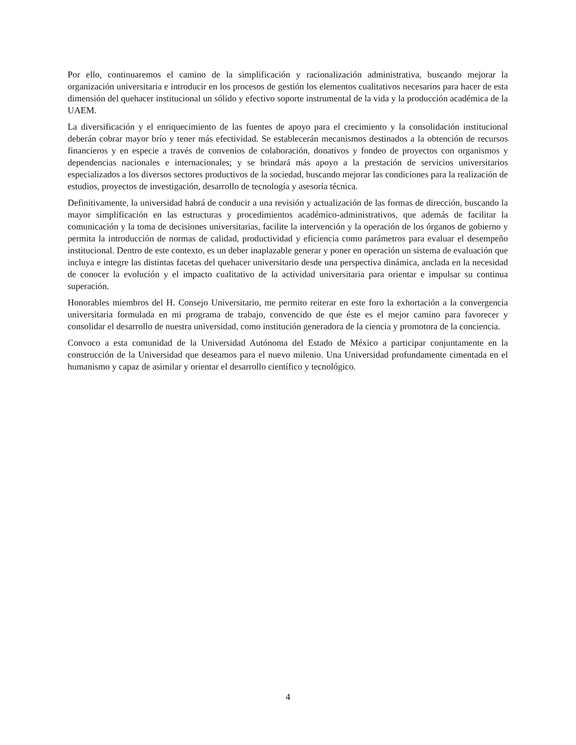Por ello, continuaremos el camino de la simplificación y racionalización administrativa, buscando mejorar la organización universitaria e introducir en los procesos de gestión los elementos cualitativos necesarios para hacer de esta dimensión del quehacer institucional un sólido y efectivo soporte instrumental de la vida y la producción académica de la UAEM.
La diversificación y el enriquecimiento de las fuentes de apoyo para el crecimiento y la consolidación institucional deberán cobrar mayor brío y tener más efectividad. Se establecerán mecanismos destinados a la obtención de recursos financieros y en especie a través de convenios de colaboración, donativos y fondeo de proyectos con organismos y dependencias nacionales e internacionales; y se brindará más apoyo a la prestación de servicios universitarios especializados a los diversos sectores productivos de la sociedad, buscando mejorar las condiciones para la realización de estudios, proyectos de investigación, desarrollo de tecnología y asesoría técnica.
Definitivamente, la universidad habrá de conducir a una revisión y actualización de las formas de dirección, buscando la mayor simplificación en las estructuras y procedimientos académico-administrativos, que además de facilitar la comunicación y la toma de decisiones universitarias, facilite la intervención y la operación de los órganos de gobierno y permita la introducción de normas de calidad, productividad y eficiencia como parámetros para evaluar el desempeño institucional. Dentro de este contexto, es un deber inaplazable generar y poner en operación un sistema de evaluación que incluya e integre las distintas facetas del quehacer universitario desde una perspectiva dinámica, anclada en la necesidad de conocer la evolución y el impacto cualitativo de la actividad universitaria para orientar e impulsar su continua superación.
Honorables miembros del H. Consejo Universitario, me permito reiterar en este foro la exhortación a la convergencia universitaria formulada en mi programa de trabajo, convencido de que éste es el mejor camino para favorecer y consolidar el desarrollo de nuestra universidad, como institución generadora de la ciencia y promotora de la conciencia.
Convoco a esta comunidad de la Universidad Autónoma del Estado de México a participar conjuntamente en la construcción de la Universidad que deseamos para el nuevo milenio. Una Universidad profundamente cimentada en el humanismo y capaz de asimilar y orientar el desarrollo científico y tecnológico.
4